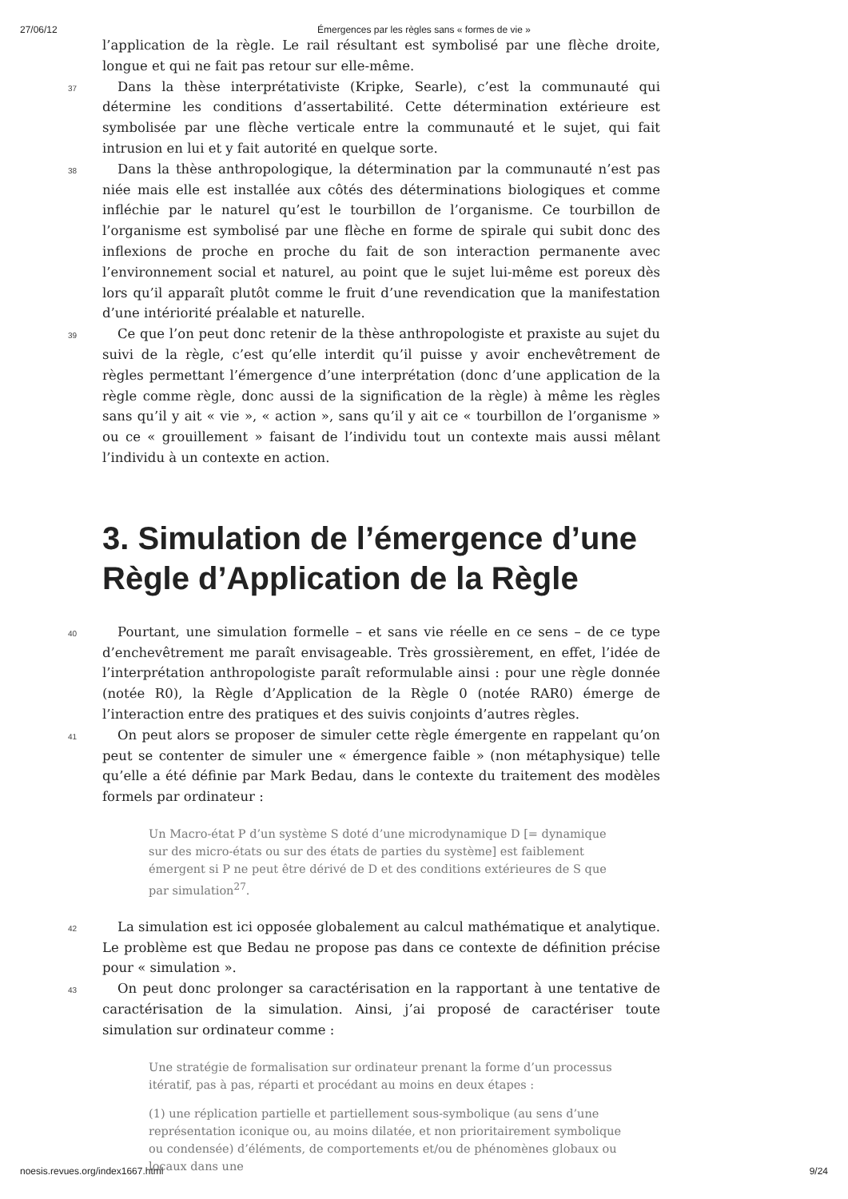27/06/12 Émergences par les règles sans « formes de vie »
l’application de la règle. Le rail résultant est symbolisé par une flèche droite, longue et qui ne fait pas retour sur elle-même.
37 Dans la thèse interprétativiste (Kripke, Searle), c’est la communauté qui détermine les conditions d’assertabilité. Cette détermination extérieure est symbolisée par une flèche verticale entre la communauté et le sujet, qui fait intrusion en lui et y fait autorité en quelque sorte.
38 Dans la thèse anthropologique, la détermination par la communauté n’est pas niée mais elle est installée aux côtés des déterminations biologiques et comme infléchie par le naturel qu’est le tourbillon de l’organisme. Ce tourbillon de l’organisme est symbolisé par une flèche en forme de spirale qui subit donc des inflexions de proche en proche du fait de son interaction permanente avec l’environnement social et naturel, au point que le sujet lui-même est poreux dès lors qu’il apparaît plutôt comme le fruit d’une revendication que la manifestation d’une intériorité préalable et naturelle.
39 Ce que l’on peut donc retenir de la thèse anthropologiste et praxiste au sujet du suivi de la règle, c’est qu’elle interdit qu’il puisse y avoir enchevêtrement de règles permettant l’émergence d’une interprétation (donc d’une application de la règle comme règle, donc aussi de la signification de la règle) à même les règles sans qu’il y ait « vie », « action », sans qu’il y ait ce « tourbillon de l’organisme » ou ce « grouillement » faisant de l’individu tout un contexte mais aussi mêlant l’individu à un contexte en action.
3. Simulation de l’émergence d’une Règle d’Application de la Règle
40 Pourtant, une simulation formelle – et sans vie réelle en ce sens – de ce type d’enchevêtrement me paraît envisageable. Très grossièrement, en effet, l’idée de l’interprétation anthropologiste paraît reformulable ainsi : pour une règle donnée (notée R0), la Règle d’Application de la Règle 0 (notée RAR0) émerge de l’interaction entre des pratiques et des suivis conjoints d’autres règles.
41 On peut alors se proposer de simuler cette règle émergente en rappelant qu’on peut se contenter de simuler une « émergence faible » (non métaphysique) telle qu’elle a été définie par Mark Bedau, dans le contexte du traitement des modèles formels par ordinateur :
Un Macro-état P d’un système S doté d’une microdynamique D [= dynamique sur des micro-états ou sur des états de parties du système] est faiblement émergent si P ne peut être dérivé de D et des conditions extérieures de S que par simulation<sup>27</sup>.
42 La simulation est ici opposée globalement au calcul mathématique et analytique. Le problème est que Bedau ne propose pas dans ce contexte de définition précise pour « simulation ».
43 On peut donc prolonger sa caractérisation en la rapportant à une tentative de caractérisation de la simulation. Ainsi, j’ai proposé de caractériser toute simulation sur ordinateur comme :
Une stratégie de formalisation sur ordinateur prenant la forme d’un processus itératif, pas à pas, réparti et procédant au moins en deux étapes :
(1) une réplication partielle et partiellement sous-symbolique (au sens d’une représentation iconique ou, au moins dilatée, et non prioritairement symbolique ou condensée) d’éléments, de comportements et/ou de phénomènes globaux ou locaux dans une
noesis.revues.org/index1667.html 9/24